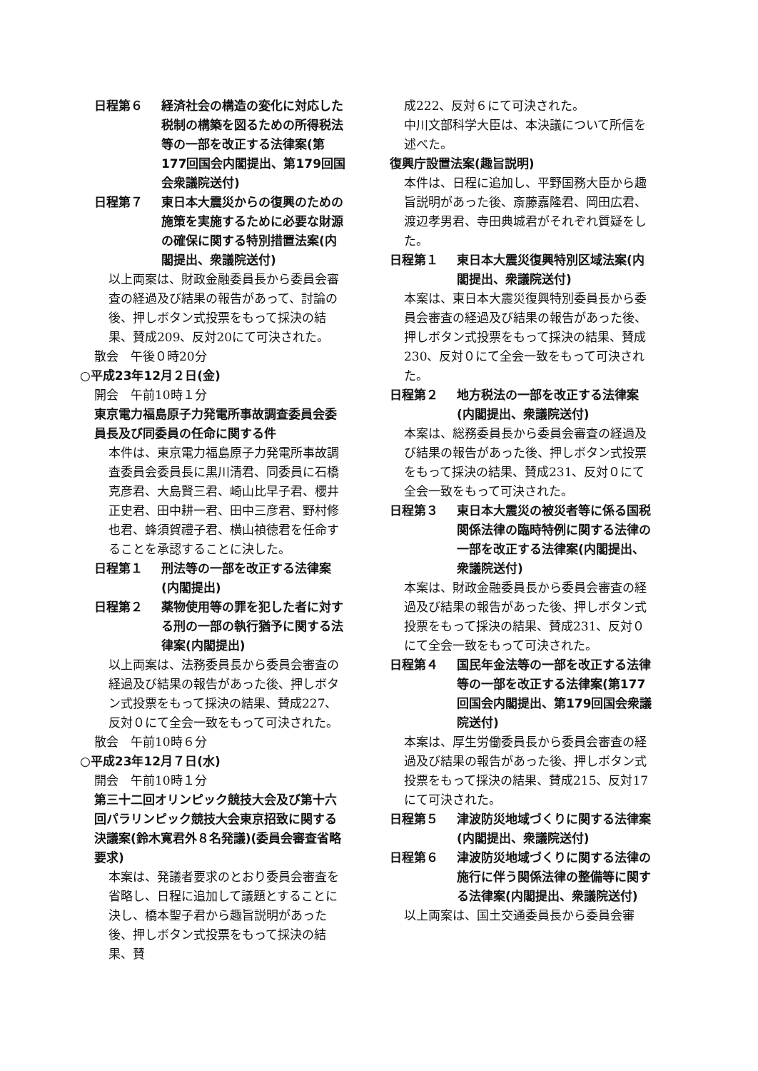日程第６ 経済社会の構造の変化に対応した税制の構築を図るための所得税法等の一部を改正する法律案(第177回国会内閣提出、第179回国会衆議院送付)
日程第７ 東日本大震災からの復興のための施策を実施するために必要な財源の確保に関する特別措置法案(内閣提出、衆議院送付)
以上両案は、財政金融委員長から委員会審査の経過及び結果の報告があって、討論の後、押しボタン式投票をもって採決の結果、賛成209、反対20にて可決された。
散会　午後０時20分
○平成23年12月２日(金)
開会　午前10時１分
東京電力福島原子力発電所事故調査委員会委員長及び同委員の任命に関する件
本件は、東京電力福島原子力発電所事故調査委員会委員長に黒川清君、同委員に石橋克彦君、大島賢三君、崎山比早子君、櫻井正史君、田中耕一君、田中三彦君、野村修也君、蜂須賀禮子君、横山禎徳君を任命することを承認することに決した。
日程第１ 刑法等の一部を改正する法律案(内閣提出)
日程第２ 薬物使用等の罪を犯した者に対する刑の一部の執行猶予に関する法律案(内閣提出)
以上両案は、法務委員長から委員会審査の経過及び結果の報告があった後、押しボタン式投票をもって採決の結果、賛成227、反対０にて全会一致をもって可決された。
散会　午前10時６分
○平成23年12月７日(水)
開会　午前10時１分
第三十二回オリンピック競技大会及び第十六回パラリンピック競技大会東京招致に関する決議案(鈴木寛君外８名発議)(委員会審査省略要求)
本案は、発議者要求のとおり委員会審査を省略し、日程に追加して議題とすることに決し、橋本聖子君から趣旨説明があった後、押しボタン式投票をもって採決の結果、賛
成222、反対６にて可決された。
中川文部科学大臣は、本決議について所信を述べた。
復興庁設置法案(趣旨説明)
本件は、日程に追加し、平野国務大臣から趣旨説明があった後、斎藤嘉隆君、岡田広君、渡辺孝男君、寺田典城君がそれぞれ質疑をした。
日程第１ 東日本大震災復興特別区域法案(内閣提出、衆議院送付)
本案は、東日本大震災復興特別委員長から委員会審査の経過及び結果の報告があった後、押しボタン式投票をもって採決の結果、賛成230、反対０にて全会一致をもって可決された。
日程第２ 地方税法の一部を改正する法律案(内閣提出、衆議院送付)
本案は、総務委員長から委員会審査の経過及び結果の報告があった後、押しボタン式投票をもって採決の結果、賛成231、反対０にて全会一致をもって可決された。
日程第３ 東日本大震災の被災者等に係る国税関係法律の臨時特例に関する法律の一部を改正する法律案(内閣提出、衆議院送付)
本案は、財政金融委員長から委員会審査の経過及び結果の報告があった後、押しボタン式投票をもって採決の結果、賛成231、反対０にて全会一致をもって可決された。
日程第４ 国民年金法等の一部を改正する法律等の一部を改正する法律案(第177回国会内閣提出、第179回国会衆議院送付)
本案は、厚生労働委員長から委員会審査の経過及び結果の報告があった後、押しボタン式投票をもって採決の結果、賛成215、反対17にて可決された。
日程第５ 津波防災地域づくりに関する法律案(内閣提出、衆議院送付)
日程第６ 津波防災地域づくりに関する法律の施行に伴う関係法律の整備等に関する法律案(内閣提出、衆議院送付)
以上両案は、国土交通委員長から委員会審